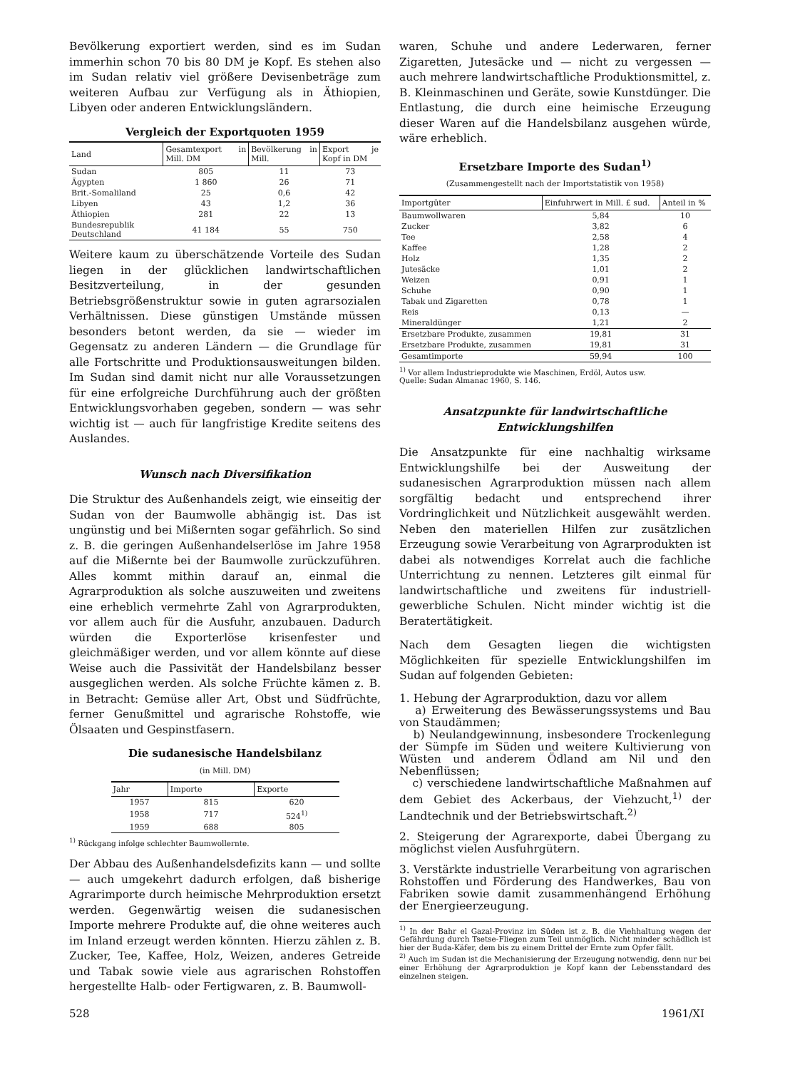Bevölkerung exportiert werden, sind es im Sudan immerhin schon 70 bis 80 DM je Kopf. Es stehen also im Sudan relativ viel größere Devisenbeträge zum weiteren Aufbau zur Verfügung als in Äthiopien, Libyen oder anderen Entwicklungsländern.
Vergleich der Exportquoten 1959
| Land | Gesamtexport in Mill. DM | Bevölkerung in Mill. | Export je Kopf in DM |
| --- | --- | --- | --- |
| Sudan | 805 | 11 | 73 |
| Ägypten | 1 860 | 26 | 71 |
| Brit.-Somaliland | 25 | 0,6 | 42 |
| Libyen | 43 | 1,2 | 36 |
| Äthiopien | 281 | 22 | 13 |
| Bundesrepublik Deutschland | 41 184 | 55 | 750 |
Weitere kaum zu überschätzende Vorteile des Sudan liegen in der glücklichen landwirtschaftlichen Besitzverteilung, in der gesunden Betriebsgrößenstruktur sowie in guten agrarsozialen Verhältnissen. Diese günstigen Umstände müssen besonders betont werden, da sie — wieder im Gegensatz zu anderen Ländern — die Grundlage für alle Fortschritte und Produktionsausweitungen bilden. Im Sudan sind damit nicht nur alle Voraussetzungen für eine erfolgreiche Durchführung auch der größten Entwicklungsvorhaben gegeben, sondern — was sehr wichtig ist — auch für langfristige Kredite seitens des Auslandes.
Wunsch nach Diversifikation
Die Struktur des Außenhandels zeigt, wie einseitig der Sudan von der Baumwolle abhängig ist. Das ist ungünstig und bei Mißernten sogar gefährlich. So sind z. B. die geringen Außenhandelserlöse im Jahre 1958 auf die Mißernte bei der Baumwolle zurückzuführen. Alles kommt mithin darauf an, einmal die Agrarproduktion als solche auszuweiten und zweitens eine erheblich vermehrte Zahl von Agrarprodukten, vor allem auch für die Ausfuhr, anzubauen. Dadurch würden die Exporterlöse krisenfester und gleichmäßiger werden, und vor allem könnte auf diese Weise auch die Passivität der Handelsbilanz besser ausgeglichen werden. Als solche Früchte kämen z. B. in Betracht: Gemüse aller Art, Obst und Südfrüchte, ferner Genußmittel und agrarische Rohstoffe, wie Ölsaaten und Gespinstfasern.
Die sudanesische Handelsbilanz
(in Mill. DM)
| Jahr | Importe | Exporte |
| --- | --- | --- |
| 1957 | 815 | 620 |
| 1958 | 717 | 524<sup>1)</sup> |
| 1959 | 688 | 805 |
<sup>1)</sup> Rückgang infolge schlechter Baumwollernte.
Der Abbau des Außenhandelsdefizits kann — und sollte — auch umgekehrt dadurch erfolgen, daß bisherige Agrarimporte durch heimische Mehrproduktion ersetzt werden. Gegenwärtig weisen die sudanesischen Importe mehrere Produkte auf, die ohne weiteres auch im Inland erzeugt werden könnten. Hierzu zählen z. B. Zucker, Tee, Kaffee, Holz, Weizen, anderes Getreide und Tabak sowie viele aus agrarischen Rohstoffen hergestellte Halb- oder Fertigwaren, z. B. Baumwoll-
waren, Schuhe und andere Lederwaren, ferner Zigaretten, Jutesäcke und — nicht zu vergessen — auch mehrere landwirtschaftliche Produktionsmittel, z. B. Kleinmaschinen und Geräte, sowie Kunstdünger. Die Entlastung, die durch eine heimische Erzeugung dieser Waren auf die Handelsbilanz ausgehen würde, wäre erheblich.
Ersetzbare Importe des Sudan<sup>1)</sup>
(Zusammengestellt nach der Importstatistik von 1958)
| Importgüter | Einfuhrwert in Mill. £ sud. | Anteil in % |
| --- | --- | --- |
| Baumwollwaren | 5,84 | 10 |
| Zucker | 3,82 | 6 |
| Tee | 2,58 | 4 |
| Kaffee | 1,28 | 2 |
| Holz | 1,35 | 2 |
| Jutesäcke | 1,01 | 2 |
| Weizen | 0,91 | 1 |
| Schuhe | 0,90 | 1 |
| Tabak und Zigaretten | 0,78 | 1 |
| Reis | 0,13 | — |
| Mineraldünger | 1,21 | 2 |
| Ersetzbare Produkte, zusammen | 19,81 | 31 |
| Ersetzbare Produkte, zusammen | 19,81 | 31 |
| Gesamtimporte | 59,94 | 100 |
<sup>1)</sup> Vor allem Industrieprodukte wie Maschinen, Erdöl, Autos usw.
Quelle: Sudan Almanac 1960, S. 146.
Ansatzpunkte für landwirtschaftliche Entwicklungshilfen
Die Ansatzpunkte für eine nachhaltig wirksame Entwicklungshilfe bei der Ausweitung der sudanesischen Agrarproduktion müssen nach allem sorgfältig bedacht und entsprechend ihrer Vordringlichkeit und Nützlichkeit ausgewählt werden. Neben den materiellen Hilfen zur zusätzlichen Erzeugung sowie Verarbeitung von Agrarprodukten ist dabei als notwendiges Korrelat auch die fachliche Unterrichtung zu nennen. Letzteres gilt einmal für landwirtschaftliche und zweitens für industriell-gewerbliche Schulen. Nicht minder wichtig ist die Beratertätigkeit.
Nach dem Gesagten liegen die wichtigsten Möglichkeiten für spezielle Entwicklungshilfen im Sudan auf folgenden Gebieten:
1. Hebung der Agrarproduktion, dazu vor allem
a) Erweiterung des Bewässerungssystems und Bau von Staudämmen;
b) Neulandgewinnung, insbesondere Trockenlegung der Sümpfe im Süden und weitere Kultivierung von Wüsten und anderem Ödland am Nil und den Nebenflüssen;
c) verschiedene landwirtschaftliche Maßnahmen auf dem Gebiet des Ackerbaus, der Viehzucht,<sup>1)</sup> der Landtechnik und der Betriebswirtschaft.<sup>2)</sup>
2. Steigerung der Agrarexporte, dabei Übergang zu möglichst vielen Ausfuhrgütern.
3. Verstärkte industrielle Verarbeitung von agrarischen Rohstoffen und Förderung des Handwerkes, Bau von Fabriken sowie damit zusammenhängend Erhöhung der Energieerzeugung.
<sup>1)</sup> In der Bahr el Gazal-Provinz im Süden ist z. B. die Viehhaltung wegen der Gefährdung durch Tsetse-Fliegen zum Teil unmöglich. Nicht minder schädlich ist hier der Buda-Käfer, dem bis zu einem Drittel der Ernte zum Opfer fällt.
<sup>2)</sup> Auch im Sudan ist die Mechanisierung der Erzeugung notwendig, denn nur bei einer Erhöhung der Agrarproduktion je Kopf kann der Lebensstandard des einzelnen steigen.
528 1961/XI